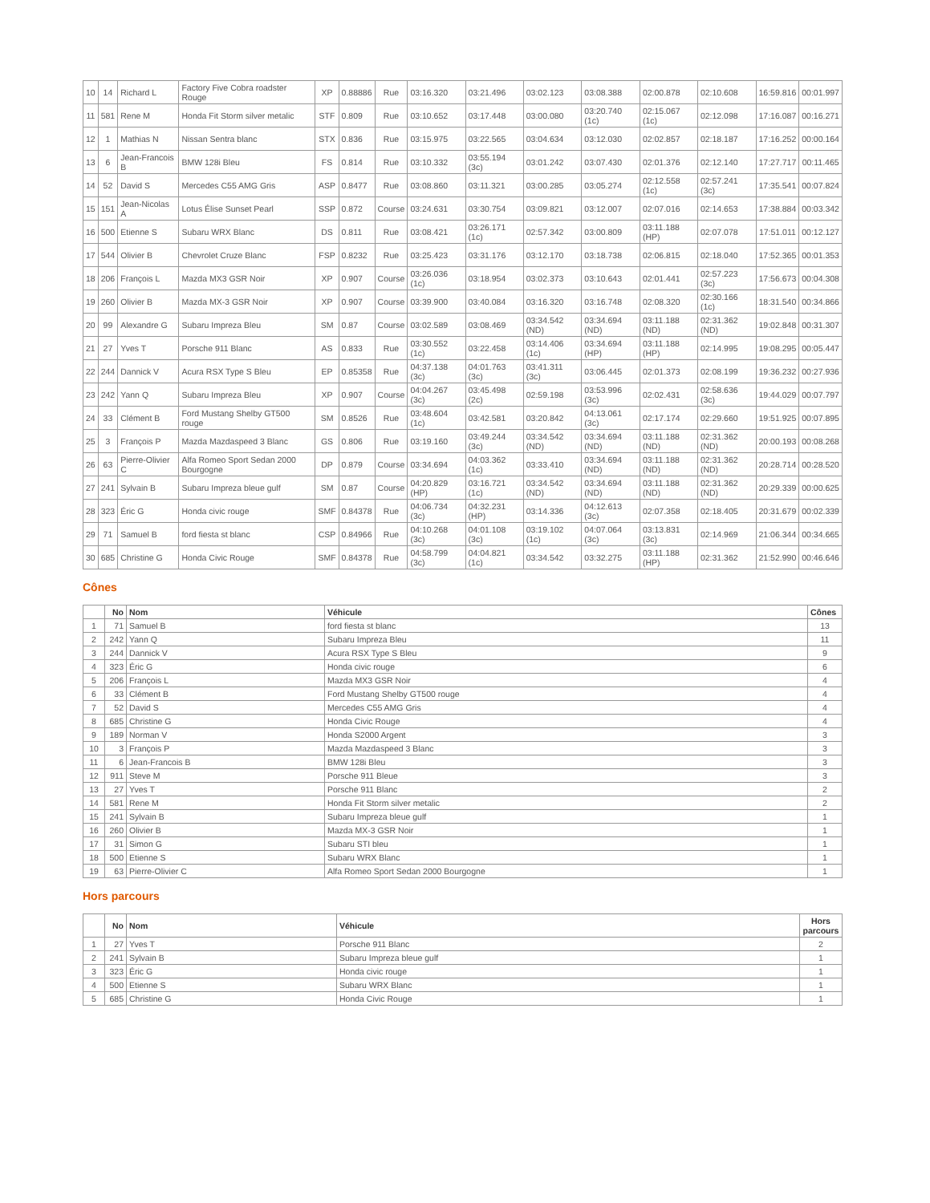| 10 | 14 | Richard L | Factory Five Cobra roadster Rouge | XP | 0.88886 | Rue | 03:16.320 | 03:21.496 | 03:02.123 | 03:08.388 | 02:00.878 | 02:10.608 | 16:59.816 | 00:01.997 |
| 11 | 581 | Rene M | Honda Fit Storm silver metalic | STF | 0.809 | Rue | 03:10.652 | 03:17.448 | 03:00.080 | 03:20.740 (1c) | 02:15.067 (1c) | 02:12.098 | 17:16.087 | 00:16.271 |
| 12 | 1 | Mathias N | Nissan Sentra blanc | STX | 0.836 | Rue | 03:15.975 | 03:22.565 | 03:04.634 | 03:12.030 | 02:02.857 | 02:18.187 | 17:16.252 | 00:00.164 |
| 13 | 6 | Jean-Francois B | BMW 128i Bleu | FS | 0.814 | Rue | 03:10.332 | 03:55.194 (3c) | 03:01.242 | 03:07.430 | 02:01.376 | 02:12.140 | 17:27.717 | 00:11.465 |
| 14 | 52 | David S | Mercedes C55 AMG Gris | ASP | 0.8477 | Rue | 03:08.860 | 03:11.321 | 03:00.285 | 03:05.274 | 02:12.558 (1c) | 02:57.241 (3c) | 17:35.541 | 00:07.824 |
| 15 | 151 | Jean-Nicolas A | Lotus Élise Sunset Pearl | SSP | 0.872 | Course | 03:24.631 | 03:30.754 | 03:09.821 | 03:12.007 | 02:07.016 | 02:14.653 | 17:38.884 | 00:03.342 |
| 16 | 500 | Etienne S | Subaru WRX Blanc | DS | 0.811 | Rue | 03:08.421 | 03:26.171 (1c) | 02:57.342 | 03:00.809 | 03:11.188 (HP) | 02:07.078 | 17:51.011 | 00:12.127 |
| 17 | 544 | Olivier B | Chevrolet Cruze Blanc | FSP | 0.8232 | Rue | 03:25.423 | 03:31.176 | 03:12.170 | 03:18.738 | 02:06.815 | 02:18.040 | 17:52.365 | 00:01.353 |
| 18 | 206 | François L | Mazda MX3 GSR Noir | XP | 0.907 | Course | 03:26.036 (1c) | 03:18.954 | 03:02.373 | 03:10.643 | 02:01.441 | 02:57.223 (3c) | 17:56.673 | 00:04.308 |
| 19 | 260 | Olivier B | Mazda MX-3 GSR Noir | XP | 0.907 | Course | 03:39.900 | 03:40.084 | 03:16.320 | 03:16.748 | 02:08.320 | 02:30.166 (1c) | 18:31.540 | 00:34.866 |
| 20 | 99 | Alexandre G | Subaru Impreza Bleu | SM | 0.87 | Course | 03:02.589 | 03:08.469 | 03:34.542 (ND) | 03:34.694 (ND) | 03:11.188 (ND) | 02:31.362 (ND) | 19:02.848 | 00:31.307 |
| 21 | 27 | Yves T | Porsche 911 Blanc | AS | 0.833 | Rue | 03:30.552 (1c) | 03:22.458 | 03:14.406 (1c) | 03:34.694 (HP) | 03:11.188 (HP) | 02:14.995 | 19:08.295 | 00:05.447 |
| 22 | 244 | Dannick V | Acura RSX Type S Bleu | EP | 0.85358 | Rue | 04:37.138 (3c) | 04:01.763 (3c) | 03:41.311 (3c) | 03:06.445 | 02:01.373 | 02:08.199 | 19:36.232 | 00:27.936 |
| 23 | 242 | Yann Q | Subaru Impreza Bleu | XP | 0.907 | Course | 04:04.267 (3c) | 03:45.498 (2c) | 02:59.198 | 03:53.996 (3c) | 02:02.431 | 02:58.636 (3c) | 19:44.029 | 00:07.797 |
| 24 | 33 | Clément B | Ford Mustang Shelby GT500 rouge | SM | 0.8526 | Rue | 03:48.604 (1c) | 03:42.581 | 03:20.842 | 04:13.061 (3c) | 02:17.174 | 02:29.660 | 19:51.925 | 00:07.895 |
| 25 | 3 | François P | Mazda Mazdaspeed 3 Blanc | GS | 0.806 | Rue | 03:19.160 | 03:49.244 (3c) | 03:34.542 (ND) | 03:34.694 (ND) | 03:11.188 (ND) | 02:31.362 (ND) | 20:00.193 | 00:08.268 |
| 26 | 63 | Pierre-Olivier C | Alfa Romeo Sport Sedan 2000 Bourgogne | DP | 0.879 | Course | 03:34.694 | 04:03.362 (1c) | 03:33.410 | 03:34.694 (ND) | 03:11.188 (ND) | 02:31.362 (ND) | 20:28.714 | 00:28.520 |
| 27 | 241 | Sylvain B | Subaru Impreza bleue gulf | SM | 0.87 | Course | 04:20.829 (HP) | 03:16.721 (1c) | 03:34.542 (ND) | 03:34.694 (ND) | 03:11.188 (ND) | 02:31.362 (ND) | 20:29.339 | 00:00.625 |
| 28 | 323 | Éric G | Honda civic rouge | SMF | 0.84378 | Rue | 04:06.734 (3c) | 04:32.231 (HP) | 03:14.336 | 04:12.613 (3c) | 02:07.358 | 02:18.405 | 20:31.679 | 00:02.339 |
| 29 | 71 | Samuel B | ford fiesta st blanc | CSP | 0.84966 | Rue | 04:10.268 (3c) | 04:01.108 (3c) | 03:19.102 (1c) | 04:07.064 (3c) | 03:13.831 (3c) | 02:14.969 | 21:06.344 | 00:34.665 |
| 30 | 685 | Christine G | Honda Civic Rouge | SMF | 0.84378 | Rue | 04:58.799 (3c) | 04:04.821 (1c) | 03:34.542 | 03:32.275 | 03:11.188 (HP) | 02:31.362 | 21:52.990 | 00:46.646 |
Cônes
| | No | Nom | Véhicule | Cônes |
| --- | --- | --- | --- | --- |
| 1 | 71 | Samuel B | ford fiesta st blanc | 13 |
| 2 | 242 | Yann Q | Subaru Impreza Bleu | 11 |
| 3 | 244 | Dannick V | Acura RSX Type S Bleu | 9 |
| 4 | 323 | Éric G | Honda civic rouge | 6 |
| 5 | 206 | François L | Mazda MX3 GSR Noir | 4 |
| 6 | 33 | Clément B | Ford Mustang Shelby GT500 rouge | 4 |
| 7 | 52 | David S | Mercedes C55 AMG Gris | 4 |
| 8 | 685 | Christine G | Honda Civic Rouge | 4 |
| 9 | 189 | Norman V | Honda S2000 Argent | 3 |
| 10 | 3 | François P | Mazda Mazdaspeed 3 Blanc | 3 |
| 11 | 6 | Jean-Francois B | BMW 128i Bleu | 3 |
| 12 | 911 | Steve M | Porsche 911 Bleue | 3 |
| 13 | 27 | Yves T | Porsche 911 Blanc | 2 |
| 14 | 581 | Rene M | Honda Fit Storm silver metalic | 2 |
| 15 | 241 | Sylvain B | Subaru Impreza bleue gulf | 1 |
| 16 | 260 | Olivier B | Mazda MX-3 GSR Noir | 1 |
| 17 | 31 | Simon G | Subaru STI bleu | 1 |
| 18 | 500 | Etienne S | Subaru WRX Blanc | 1 |
| 19 | 63 | Pierre-Olivier C | Alfa Romeo Sport Sedan 2000 Bourgogne | 1 |
Hors parcours
| | No | Nom | Véhicule | Hors parcours |
| --- | --- | --- | --- | --- |
| 1 | 27 | Yves T | Porsche 911 Blanc | 2 |
| 2 | 241 | Sylvain B | Subaru Impreza bleue gulf | 1 |
| 3 | 323 | Éric G | Honda civic rouge | 1 |
| 4 | 500 | Etienne S | Subaru WRX Blanc | 1 |
| 5 | 685 | Christine G | Honda Civic Rouge | 1 |